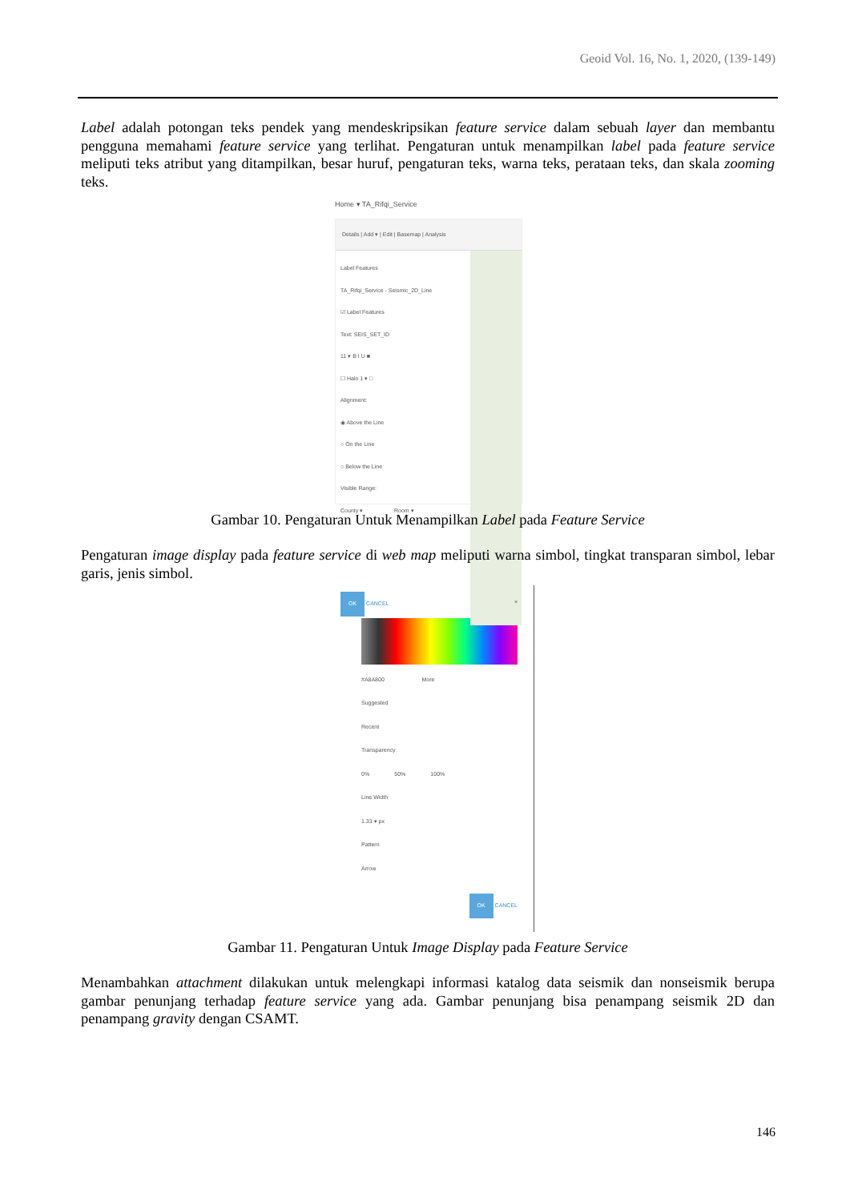Geoid Vol. 16, No. 1, 2020, (139-149)
Label adalah potongan teks pendek yang mendeskripsikan feature service dalam sebuah layer dan membantu pengguna memahami feature service yang terlihat. Pengaturan untuk menampilkan label pada feature service meliputi teks atribut yang ditampilkan, besar huruf, pengaturan teks, warna teks, perataan teks, dan skala zooming teks.
Home ▾ TA_Rifqi_Service
Details | Add ▾ | Edit | Basemap | Analysis
Label Features
TA_Rifqi_Service - Seismic_2D_Line
☑ Label Features
Text: SEIS_SET_ID
11 ▾ B I U ■
☐ Halo 1 ▾ □
Alignment:
◉ Above the Line
○ On the Line
○ Below the Line
Visible Range:
County ▾ Room ▾
OK CANCEL
Gambar 10. Pengaturan Untuk Menampilkan Label pada Feature Service
Pengaturan image display pada feature service di web map meliputi warna simbol, tingkat transparan simbol, lebar garis, jenis simbol.
×
#A8A800 More
Suggested
Recent
Transparency
0% 50% 100%
Line Width
1.33 ▾ px
Pattern
Arrow
OK CANCEL
Gambar 11. Pengaturan Untuk Image Display pada Feature Service
Menambahkan attachment dilakukan untuk melengkapi informasi katalog data seismik dan nonseismik berupa gambar penunjang terhadap feature service yang ada. Gambar penunjang bisa penampang seismik 2D dan penampang gravity dengan CSAMT.
146